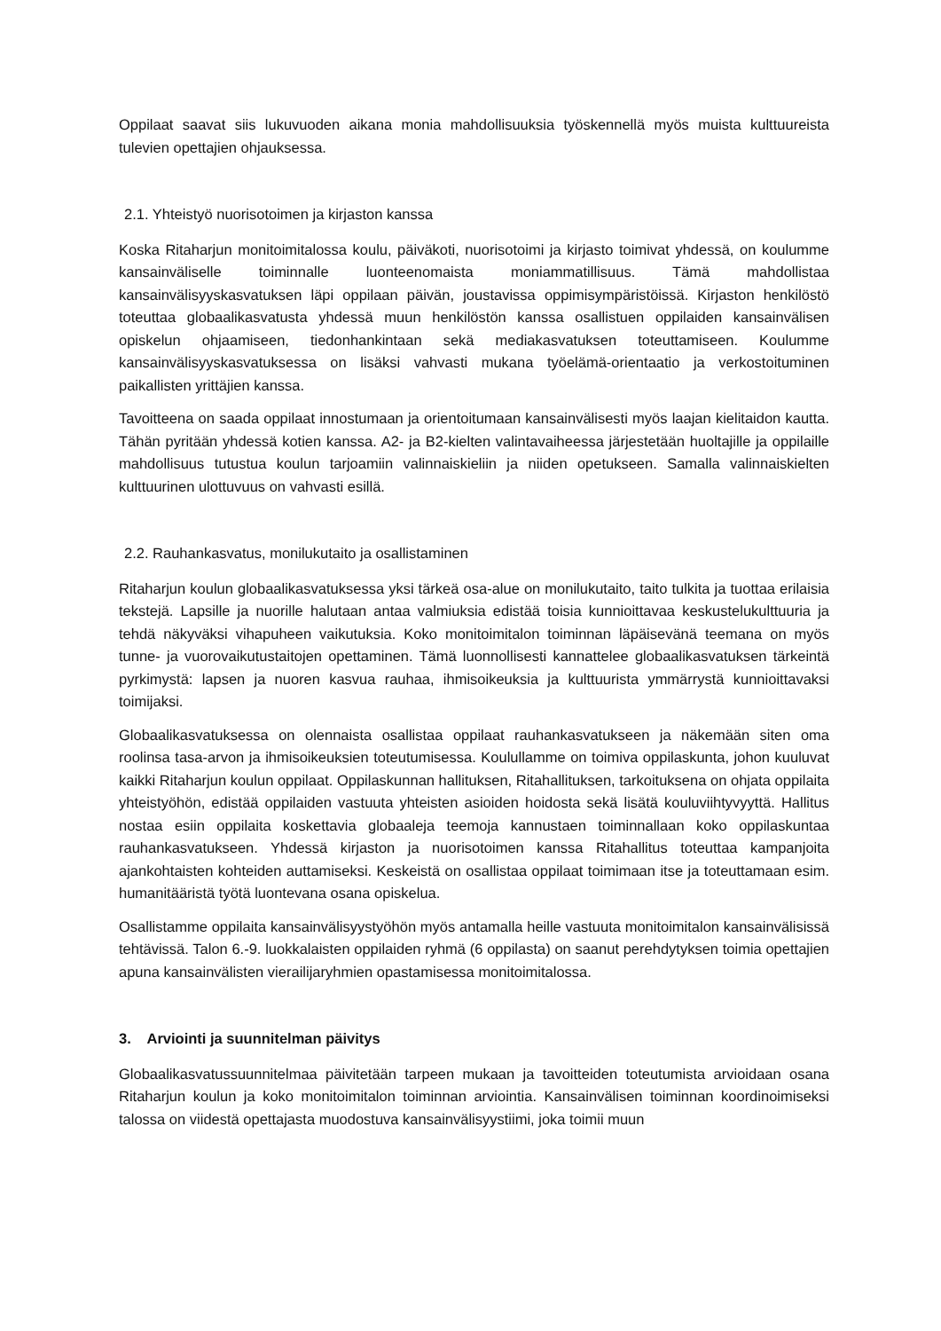Oppilaat saavat siis lukuvuoden aikana monia mahdollisuuksia työskennellä myös muista kulttuureista tulevien opettajien ohjauksessa.
2.1. Yhteistyö nuorisotoimen ja kirjaston kanssa
Koska Ritaharjun monitoimitalossa koulu, päiväkoti, nuorisotoimi ja kirjasto toimivat yhdessä, on koulumme kansainväliselle toiminnalle luonteenomaista moniammatillisuus. Tämä mahdollistaa kansainvälisyyskasvatuksen läpi oppilaan päivän, joustavissa oppimisympäristöissä. Kirjaston henkilöstö toteuttaa globaalikasvatusta yhdessä muun henkilöstön kanssa osallistuen oppilaiden kansainvälisen opiskelun ohjaamiseen, tiedonhankintaan sekä mediakasvatuksen toteuttamiseen. Koulumme kansainvälisyyskasvatuksessa on lisäksi vahvasti mukana työelämä-orientaatio ja verkostoituminen paikallisten yrittäjien kanssa.
Tavoitteena on saada oppilaat innostumaan ja orientoitumaan kansainvälisesti myös laajan kielitaidon kautta. Tähän pyritään yhdessä kotien kanssa. A2- ja B2-kielten valintavaiheessa järjestetään huoltajille ja oppilaille mahdollisuus tutustua koulun tarjoamiin valinnaiskieliin ja niiden opetukseen. Samalla valinnaiskielten kulttuurinen ulottuvuus on vahvasti esillä.
2.2. Rauhankasvatus, monilukutaito ja osallistaminen
Ritaharjun koulun globaalikasvatuksessa yksi tärkeä osa-alue on monilukutaito, taito tulkita ja tuottaa erilaisia tekstejä. Lapsille ja nuorille halutaan antaa valmiuksia edistää toisia kunnioittavaa keskustelukulttuuria ja tehdä näkyväksi vihapuheen vaikutuksia. Koko monitoimitalon toiminnan läpäisevänä teemana on myös tunne- ja vuorovaikutustaitojen opettaminen. Tämä luonnollisesti kannattelee globaalikasvatuksen tärkeintä pyrkimystä: lapsen ja nuoren kasvua rauhaa, ihmisoikeuksia ja kulttuurista ymmärrystä kunnioittavaksi toimijaksi.
Globaalikasvatuksessa on olennaista osallistaa oppilaat rauhankasvatukseen ja näkemään siten oma roolinsa tasa-arvon ja ihmisoikeuksien toteutumisessa. Koulullamme on toimiva oppilaskunta, johon kuuluvat kaikki Ritaharjun koulun oppilaat. Oppilaskunnan hallituksen, Ritahallituksen, tarkoituksena on ohjata oppilaita yhteistyöhön, edistää oppilaiden vastuuta yhteisten asioiden hoidosta sekä lisätä kouluviihtyvyyttä. Hallitus nostaa esiin oppilaita koskettavia globaaleja teemoja kannustaen toiminnallaan koko oppilaskuntaa rauhankasvatukseen. Yhdessä kirjaston ja nuorisotoimen kanssa Ritahallitus toteuttaa kampanjoita ajankohtaisten kohteiden auttamiseksi. Keskeistä on osallistaa oppilaat toimimaan itse ja toteuttamaan esim. humanitääristä työtä luontevana osana opiskelua.
Osallistamme oppilaita kansainvälisyystyöhön myös antamalla heille vastuuta monitoimitalon kansainvälisissä tehtävissä. Talon 6.-9. luokkalaisten oppilaiden ryhmä (6 oppilasta) on saanut perehdytyksen toimia opettajien apuna kansainvälisten vierailijaryhmien opastamisessa monitoimitalossa.
3. Arviointi ja suunnitelman päivitys
Globaalikasvatussuunnitelmaa päivitetään tarpeen mukaan ja tavoitteiden toteutumista arvioidaan osana Ritaharjun koulun ja koko monitoimitalon toiminnan arviointia. Kansainvälisen toiminnan koordinoimiseksi talossa on viidestä opettajasta muodostuva kansainvälisyystiimi, joka toimii muun